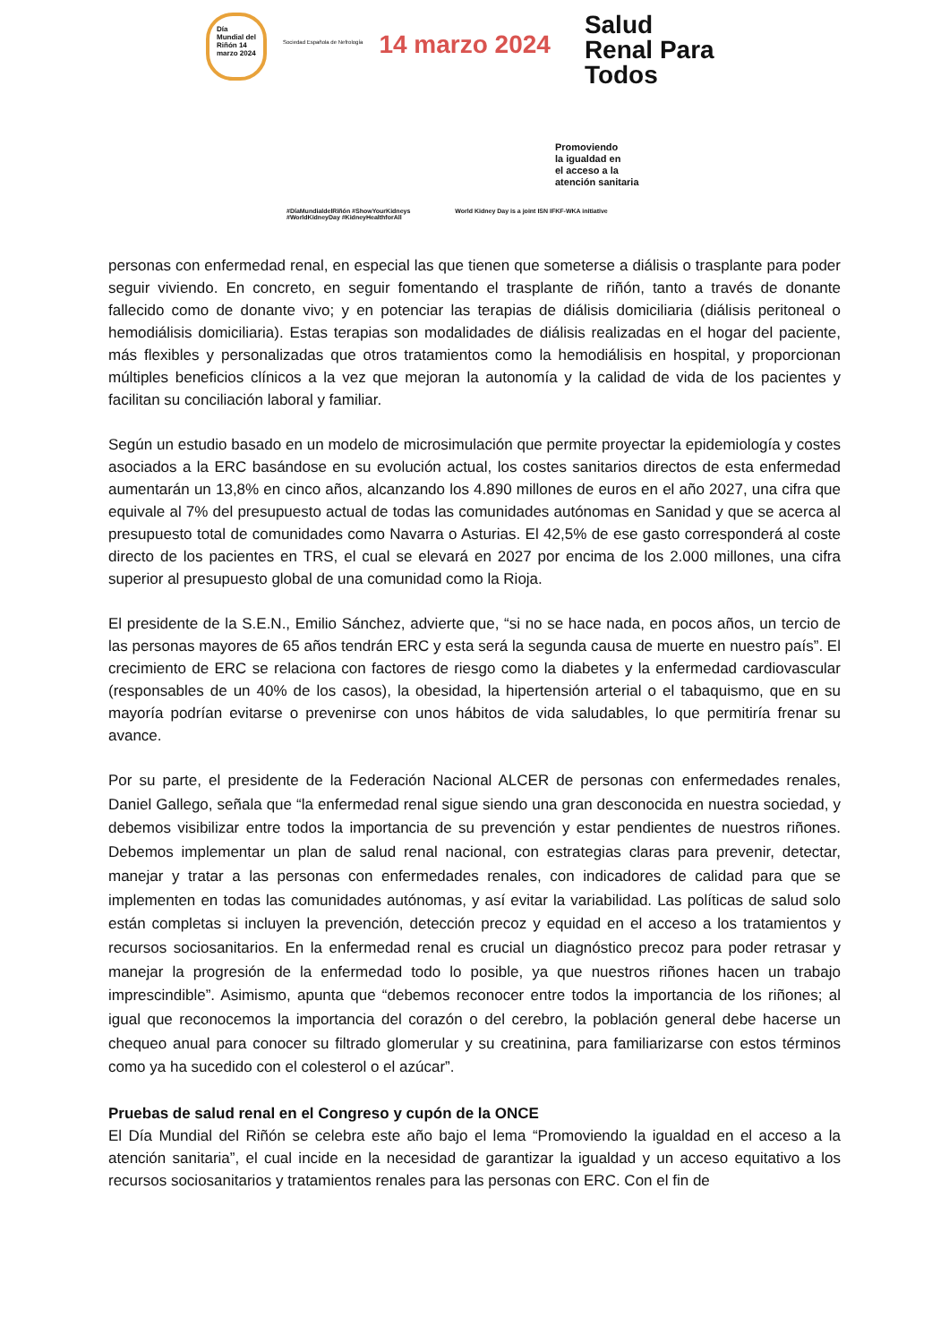Día Mundial del Riñón 14 marzo 2024
Sociedad Española de Nefrología
14 marzo 2024
Salud
Renal Para
Todos
Promoviendo
la igualdad en
el acceso a la
atención sanitaria
#DíaMundialdelRiñón #ShowYourKidneys
#WorldKidneyDay #KidneyHealthforAll
World Kidney Day is a joint ISN IFKF-WKA initiative
personas con enfermedad renal, en especial las que tienen que someterse a diálisis o trasplante para poder seguir viviendo. En concreto, en seguir fomentando el trasplante de riñón, tanto a través de donante fallecido como de donante vivo; y en potenciar las terapias de diálisis domiciliaria (diálisis peritoneal o hemodiálisis domiciliaria). Estas terapias son modalidades de diálisis realizadas en el hogar del paciente, más flexibles y personalizadas que otros tratamientos como la hemodiálisis en hospital, y proporcionan múltiples beneficios clínicos a la vez que mejoran la autonomía y la calidad de vida de los pacientes y facilitan su conciliación laboral y familiar.
Según un estudio basado en un modelo de microsimulación que permite proyectar la epidemiología y costes asociados a la ERC basándose en su evolución actual, los costes sanitarios directos de esta enfermedad aumentarán un 13,8% en cinco años, alcanzando los 4.890 millones de euros en el año 2027, una cifra que equivale al 7% del presupuesto actual de todas las comunidades autónomas en Sanidad y que se acerca al presupuesto total de comunidades como Navarra o Asturias. El 42,5% de ese gasto corresponderá al coste directo de los pacientes en TRS, el cual se elevará en 2027 por encima de los 2.000 millones, una cifra superior al presupuesto global de una comunidad como la Rioja.
El presidente de la S.E.N., Emilio Sánchez, advierte que, “si no se hace nada, en pocos años, un tercio de las personas mayores de 65 años tendrán ERC y esta será la segunda causa de muerte en nuestro país”. El crecimiento de ERC se relaciona con factores de riesgo como la diabetes y la enfermedad cardiovascular (responsables de un 40% de los casos), la obesidad, la hipertensión arterial o el tabaquismo, que en su mayoría podrían evitarse o prevenirse con unos hábitos de vida saludables, lo que permitiría frenar su avance.
Por su parte, el presidente de la Federación Nacional ALCER de personas con enfermedades renales, Daniel Gallego, señala que “la enfermedad renal sigue siendo una gran desconocida en nuestra sociedad, y debemos visibilizar entre todos la importancia de su prevención y estar pendientes de nuestros riñones. Debemos implementar un plan de salud renal nacional, con estrategias claras para prevenir, detectar, manejar y tratar a las personas con enfermedades renales, con indicadores de calidad para que se implementen en todas las comunidades autónomas, y así evitar la variabilidad. Las políticas de salud solo están completas si incluyen la prevención, detección precoz y equidad en el acceso a los tratamientos y recursos sociosanitarios. En la enfermedad renal es crucial un diagnóstico precoz para poder retrasar y manejar la progresión de la enfermedad todo lo posible, ya que nuestros riñones hacen un trabajo imprescindible”. Asimismo, apunta que “debemos reconocer entre todos la importancia de los riñones; al igual que reconocemos la importancia del corazón o del cerebro, la población general debe hacerse un chequeo anual para conocer su filtrado glomerular y su creatinina, para familiarizarse con estos términos como ya ha sucedido con el colesterol o el azúcar”.
Pruebas de salud renal en el Congreso y cupón de la ONCE
El Día Mundial del Riñón se celebra este año bajo el lema “Promoviendo la igualdad en el acceso a la atención sanitaria”, el cual incide en la necesidad de garantizar la igualdad y un acceso equitativo a los recursos sociosanitarios y tratamientos renales para las personas con ERC. Con el fin de